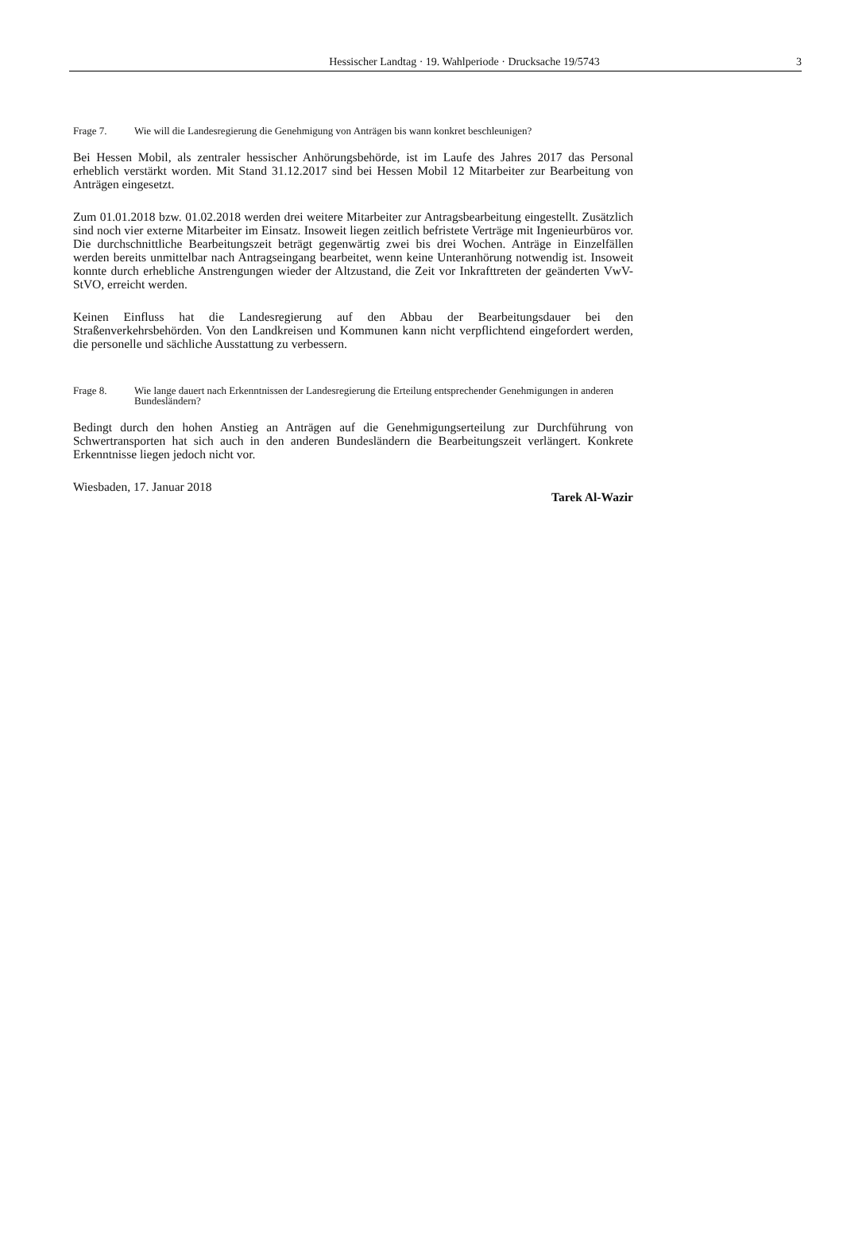Hessischer Landtag · 19. Wahlperiode · Drucksache 19/5743
3
Frage 7. Wie will die Landesregierung die Genehmigung von Anträgen bis wann konkret beschleunigen?
Bei Hessen Mobil, als zentraler hessischer Anhörungsbehörde, ist im Laufe des Jahres 2017 das Personal erheblich verstärkt worden. Mit Stand 31.12.2017 sind bei Hessen Mobil 12 Mitarbeiter zur Bearbeitung von Anträgen eingesetzt.
Zum 01.01.2018 bzw. 01.02.2018 werden drei weitere Mitarbeiter zur Antragsbearbeitung eingestellt. Zusätzlich sind noch vier externe Mitarbeiter im Einsatz. Insoweit liegen zeitlich befristete Verträge mit Ingenieurbüros vor. Die durchschnittliche Bearbeitungszeit beträgt gegenwärtig zwei bis drei Wochen. Anträge in Einzelfällen werden bereits unmittelbar nach Antragseingang bearbeitet, wenn keine Unteranhörung notwendig ist. Insoweit konnte durch erhebliche Anstrengungen wieder der Altzustand, die Zeit vor Inkrafttreten der geänderten VwV-StVO, erreicht werden.
Keinen Einfluss hat die Landesregierung auf den Abbau der Bearbeitungsdauer bei den Straßenverkehrsbehörden. Von den Landkreisen und Kommunen kann nicht verpflichtend eingefordert werden, die personelle und sächliche Ausstattung zu verbessern.
Frage 8. Wie lange dauert nach Erkenntnissen der Landesregierung die Erteilung entsprechender Genehmigungen in anderen Bundesländern?
Bedingt durch den hohen Anstieg an Anträgen auf die Genehmigungserteilung zur Durchführung von Schwertransporten hat sich auch in den anderen Bundesländern die Bearbeitungszeit verlängert. Konkrete Erkenntnisse liegen jedoch nicht vor.
Wiesbaden, 17. Januar 2018
Tarek Al-Wazir